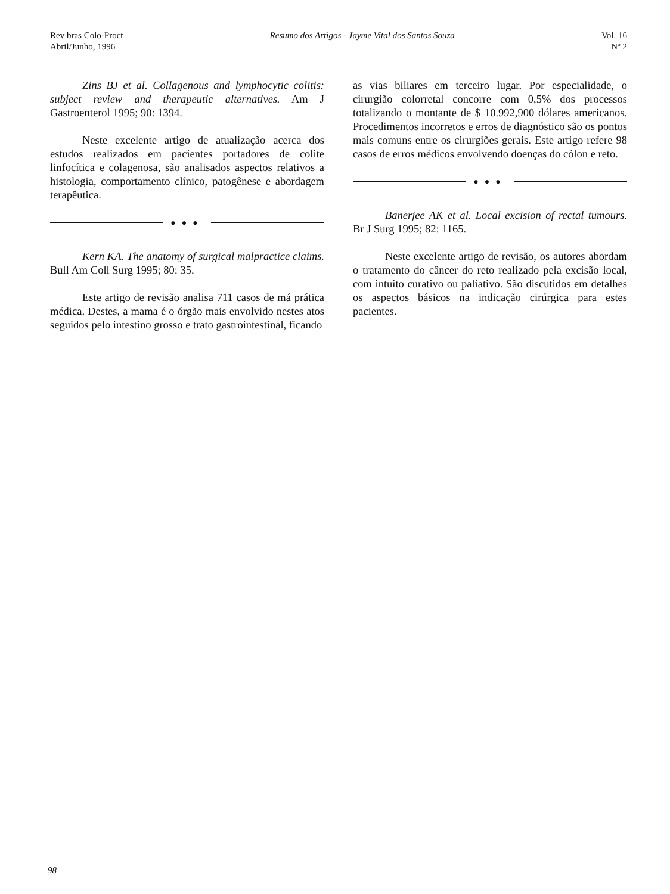Rev bras Colo-Proct
Abril/Junho, 1996
Resumo dos Artigos - Jayme Vital dos Santos Souza
Vol. 16
Nº 2
Zins BJ et al. Collagenous and lymphocytic colitis: subject review and therapeutic alternatives. Am J Gastroenterol 1995; 90: 1394.
Neste excelente artigo de atualização acerca dos estudos realizados em pacientes portadores de colite linfocítica e colagenosa, são analisados aspectos relativos a histologia, comportamento clínico, patogênese e abordagem terapêutica.
●●●
Kern KA. The anatomy of surgical malpractice claims. Bull Am Coll Surg 1995; 80: 35.
Este artigo de revisão analisa 711 casos de má prática médica. Destes, a mama é o órgão mais envolvido nestes atos seguidos pelo intestino grosso e trato gastrointestinal, ficando
as vias biliares em terceiro lugar. Por especialidade, o cirurgião colorretal concorre com 0,5% dos processos totalizando o montante de $ 10.992,900 dólares americanos. Procedimentos incorretos e erros de diagnóstico são os pontos mais comuns entre os cirurgiões gerais. Este artigo refere 98 casos de erros médicos envolvendo doenças do cólon e reto.
●●●
Banerjee AK et al. Local excision of rectal tumours. Br J Surg 1995; 82: 1165.
Neste excelente artigo de revisão, os autores abordam o tratamento do câncer do reto realizado pela excisão local, com intuito curativo ou paliativo. São discutidos em detalhes os aspectos básicos na indicação cirúrgica para estes pacientes.
98